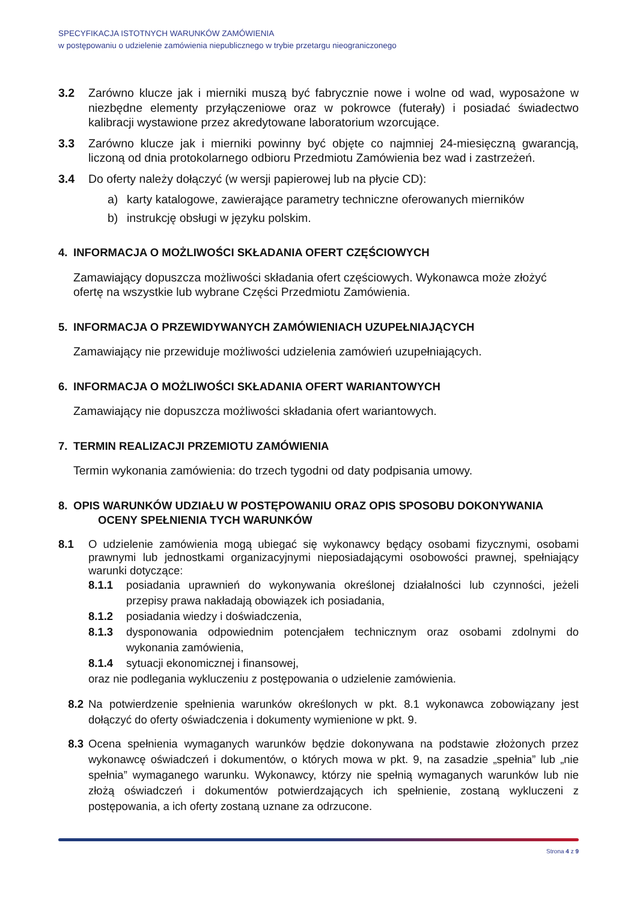SPECYFIKACJA ISTOTNYCH WARUNKÓW ZAMÓWIENIA
w postępowaniu o udzielenie zamówienia niepublicznego w trybie przetargu nieograniczonego
3.2 Zarówno klucze jak i mierniki muszą być fabrycznie nowe i wolne od wad, wyposażone w niezbędne elementy przyłączeniowe oraz w pokrowce (futerały) i posiadać świadectwo kalibracji wystawione przez akredytowane laboratorium wzorcujące.
3.3 Zarówno klucze jak i mierniki powinny być objęte co najmniej 24-miesięczną gwarancją, liczoną od dnia protokolarnego odbioru Przedmiotu Zamówienia bez wad i zastrzeżeń.
3.4 Do oferty należy dołączyć (w wersji papierowej lub na płycie CD):
a) karty katalogowe, zawierające parametry techniczne oferowanych mierników
b) instrukcję obsługi w języku polskim.
4. INFORMACJA O MOŻLIWOŚCI SKŁADANIA OFERT CZĘŚCIOWYCH
Zamawiający dopuszcza możliwości składania ofert częściowych. Wykonawca może złożyć ofertę na wszystkie lub wybrane Części Przedmiotu Zamówienia.
5. INFORMACJA O PRZEWIDYWANYCH ZAMÓWIENIACH UZUPEŁNIAJĄCYCH
Zamawiający nie przewiduje możliwości udzielenia zamówień uzupełniających.
6. INFORMACJA O MOŻLIWOŚCI SKŁADANIA OFERT WARIANTOWYCH
Zamawiający nie dopuszcza możliwości składania ofert wariantowych.
7. TERMIN REALIZACJI PRZEMIOTU ZAMÓWIENIA
Termin wykonania zamówienia: do trzech tygodni od daty podpisania umowy.
8. OPIS WARUNKÓW UDZIAŁU W POSTĘPOWANIU ORAZ OPIS SPOSOBU DOKONYWANIA
OCENY SPEŁNIENIA TYCH WARUNKÓW
8.1 O udzielenie zamówienia mogą ubiegać się wykonawcy będący osobami fizycznymi, osobami prawnymi lub jednostkami organizacyjnymi nieposiadającymi osobowości prawnej, spełniający warunki dotyczące:
8.1.1 posiadania uprawnień do wykonywania określonej działalności lub czynności, jeżeli przepisy prawa nakładają obowiązek ich posiadania,
8.1.2 posiadania wiedzy i doświadczenia,
8.1.3 dysponowania odpowiednim potencjałem technicznym oraz osobami zdolnymi do wykonania zamówienia,
8.1.4 sytuacji ekonomicznej i finansowej,
oraz nie podlegania wykluczeniu z postępowania o udzielenie zamówienia.
8.2 Na potwierdzenie spełnienia warunków określonych w pkt. 8.1 wykonawca zobowiązany jest dołączyć do oferty oświadczenia i dokumenty wymienione w pkt. 9.
8.3 Ocena spełnienia wymaganych warunków będzie dokonywana na podstawie złożonych przez wykonawcę oświadczeń i dokumentów, o których mowa w pkt. 9, na zasadzie „spełnia” lub „nie spełnia” wymaganego warunku. Wykonawcy, którzy nie spełnią wymaganych warunków lub nie złożą oświadczeń i dokumentów potwierdzających ich spełnienie, zostaną wykluczeni z postępowania, a ich oferty zostaną uznane za odrzucone.
Strona 4 z 9